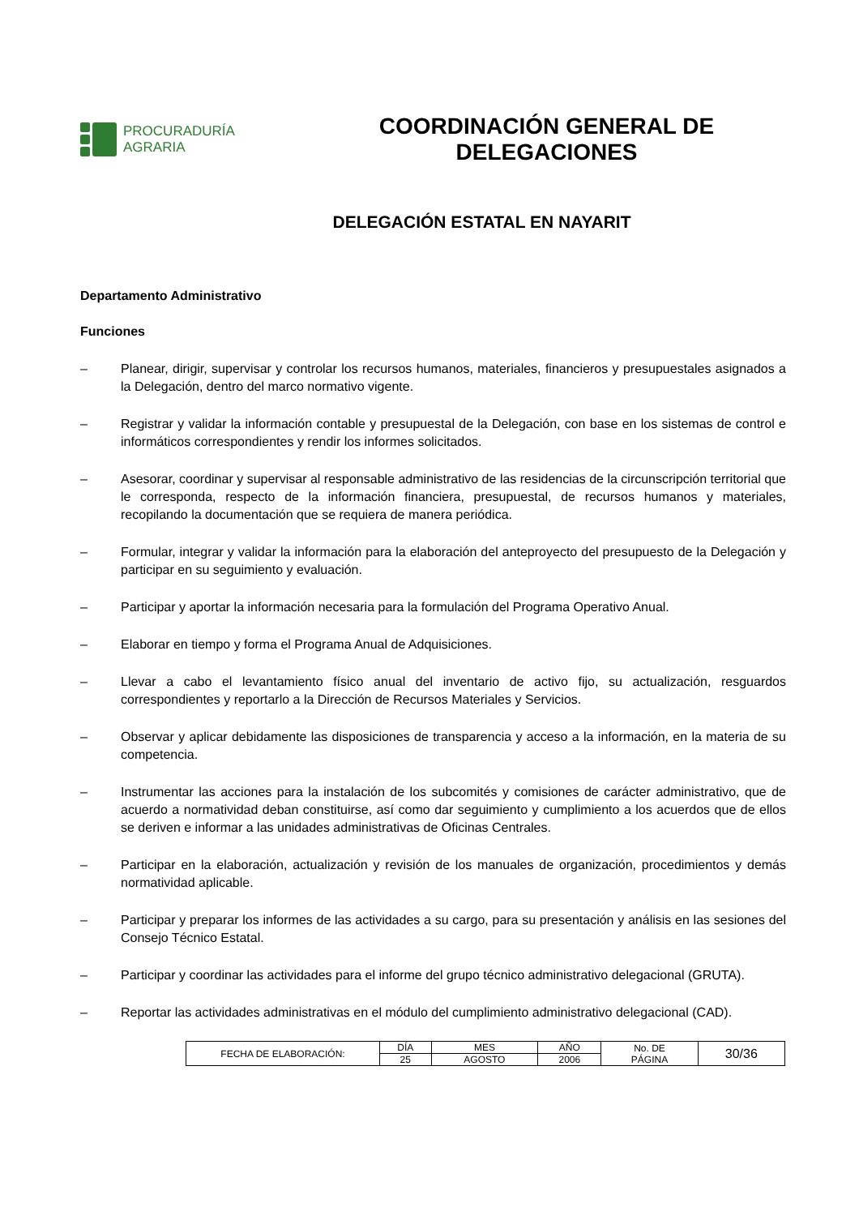PROCURADURÍA
AGRARIA
COORDINACIÓN GENERAL DE
DELEGACIONES
DELEGACIÓN ESTATAL EN NAYARIT
Departamento Administrativo
Funciones
– Planear, dirigir, supervisar y controlar los recursos humanos, materiales, financieros y presupuestales asignados a la Delegación, dentro del marco normativo vigente.
– Registrar y validar la información contable y presupuestal de la Delegación, con base en los sistemas de control e informáticos correspondientes y rendir los informes solicitados.
– Asesorar, coordinar y supervisar al responsable administrativo de las residencias de la circunscripción territorial que le corresponda, respecto de la información financiera, presupuestal, de recursos humanos y materiales, recopilando la documentación que se requiera de manera periódica.
– Formular, integrar y validar la información para la elaboración del anteproyecto del presupuesto de la Delegación y participar en su seguimiento y evaluación.
– Participar y aportar la información necesaria para la formulación del Programa Operativo Anual.
– Elaborar en tiempo y forma el Programa Anual de Adquisiciones.
– Llevar a cabo el levantamiento físico anual del inventario de activo fijo, su actualización, resguardos correspondientes y reportarlo a la Dirección de Recursos Materiales y Servicios.
– Observar y aplicar debidamente las disposiciones de transparencia y acceso a la información, en la materia de su competencia.
– Instrumentar las acciones para la instalación de los subcomités y comisiones de carácter administrativo, que de acuerdo a normatividad deban constituirse, así como dar seguimiento y cumplimiento a los acuerdos que de ellos se deriven e informar a las unidades administrativas de Oficinas Centrales.
– Participar en la elaboración, actualización y revisión de los manuales de organización, procedimientos y demás normatividad aplicable.
– Participar y preparar los informes de las actividades a su cargo, para su presentación y análisis en las sesiones del Consejo Técnico Estatal.
– Participar y coordinar las actividades para el informe del grupo técnico administrativo delegacional (GRUTA).
– Reportar las actividades administrativas en el módulo del cumplimiento administrativo delegacional (CAD).
| FECHA DE ELABORACIÓN: | DÍA | MES | AÑO | No. DE PÁGINA | 30/36 |
| | 25 | AGOSTO | 2006 | | |